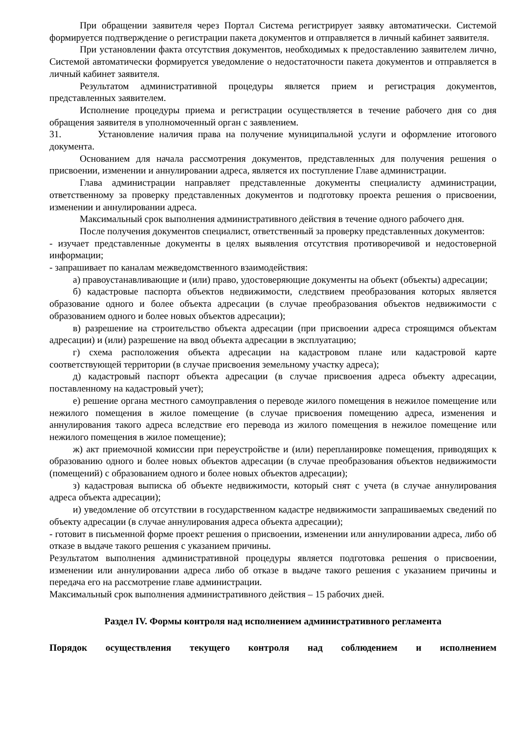При обращении заявителя через Портал Система регистрирует заявку автоматически. Системой формируется подтверждение о регистрации пакета документов и отправляется в личный кабинет заявителя.
При установлении факта отсутствия документов, необходимых к предоставлению заявителем лично, Системой автоматически формируется уведомление о недостаточности пакета документов и отправляется в личный кабинет заявителя.
Результатом административной процедуры является прием и регистрация документов, представленных заявителем.
Исполнение процедуры приема и регистрации осуществляется в течение рабочего дня со дня обращения заявителя в уполномоченный орган с заявлением.
31. Установление наличия права на получение муниципальной услуги и оформление итогового документа.
Основанием для начала рассмотрения документов, представленных для получения решения о присвоении, изменении и аннулировании адреса, является их поступление Главе администрации.
Глава администрации направляет представленные документы специалисту администрации, ответственному за проверку представленных документов и подготовку проекта решения о присвоении, изменении и аннулировании адреса.
Максимальный срок выполнения административного действия в течение одного рабочего дня.
После получения документов специалист, ответственный за проверку представленных документов:
- изучает представленные документы в целях выявления отсутствия противоречивой и недостоверной информации;
- запрашивает по каналам межведомственного взаимодействия:
а) правоустанавливающие и (или) право, удостоверяющие документы на объект (объекты) адресации;
б) кадастровые паспорта объектов недвижимости, следствием преобразования которых является образование одного и более объекта адресации (в случае преобразования объектов недвижимости с образованием одного и более новых объектов адресации);
в) разрешение на строительство объекта адресации (при присвоении адреса строящимся объектам адресации) и (или) разрешение на ввод объекта адресации в эксплуатацию;
г) схема расположения объекта адресации на кадастровом плане или кадастровой карте соответствующей территории (в случае присвоения земельному участку адреса);
д) кадастровый паспорт объекта адресации (в случае присвоения адреса объекту адресации, поставленному на кадастровый учет);
е) решение органа местного самоуправления о переводе жилого помещения в нежилое помещение или нежилого помещения в жилое помещение (в случае присвоения помещению адреса, изменения и аннулирования такого адреса вследствие его перевода из жилого помещения в нежилое помещение или нежилого помещения в жилое помещение);
ж) акт приемочной комиссии при переустройстве и (или) перепланировке помещения, приводящих к образованию одного и более новых объектов адресации (в случае преобразования объектов недвижимости (помещений) с образованием одного и более новых объектов адресации);
з) кадастровая выписка об объекте недвижимости, который снят с учета (в случае аннулирования адреса объекта адресации);
и) уведомление об отсутствии в государственном кадастре недвижимости запрашиваемых сведений по объекту адресации (в случае аннулирования адреса объекта адресации);
- готовит в письменной форме проект решения о присвоении, изменении или аннулировании адреса, либо об отказе в выдаче такого решения с указанием причины.
Результатом выполнения административной процедуры является подготовка решения о присвоении, изменении или аннулировании адреса либо об отказе в выдаче такого решения с указанием причины и передача его на рассмотрение главе администрации.
Максимальный срок выполнения административного действия – 15 рабочих дней.
Раздел IV. Формы контроля над исполнением административного регламента
Порядок осуществления текущего контроля над соблюдением и исполнением